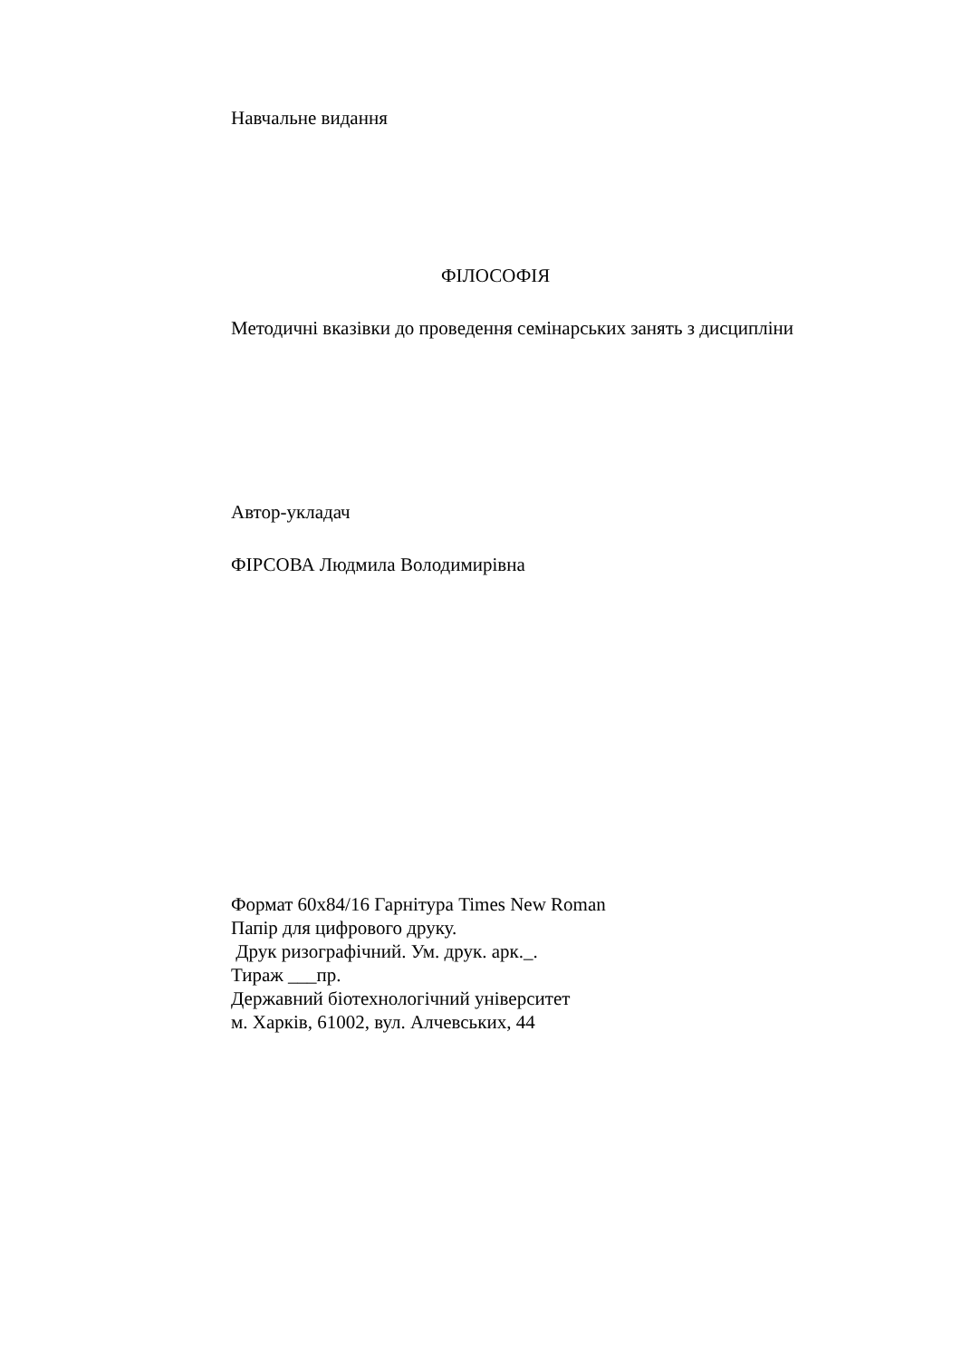Навчальне видання
ФІЛОСОФІЯ
Методичні вказівки до проведення семінарських занять з дисципліни
Автор-укладач
ФІРСОВА Людмила Володимирівна
Формат 60х84/16 Гарнітура Times New Roman
Папір для цифрового друку.
Друк ризографічний. Ум. друк. арк._.
Тираж ___пр.
Державний біотехнологічний університет
м. Харків, 61002, вул. Алчевських, 44